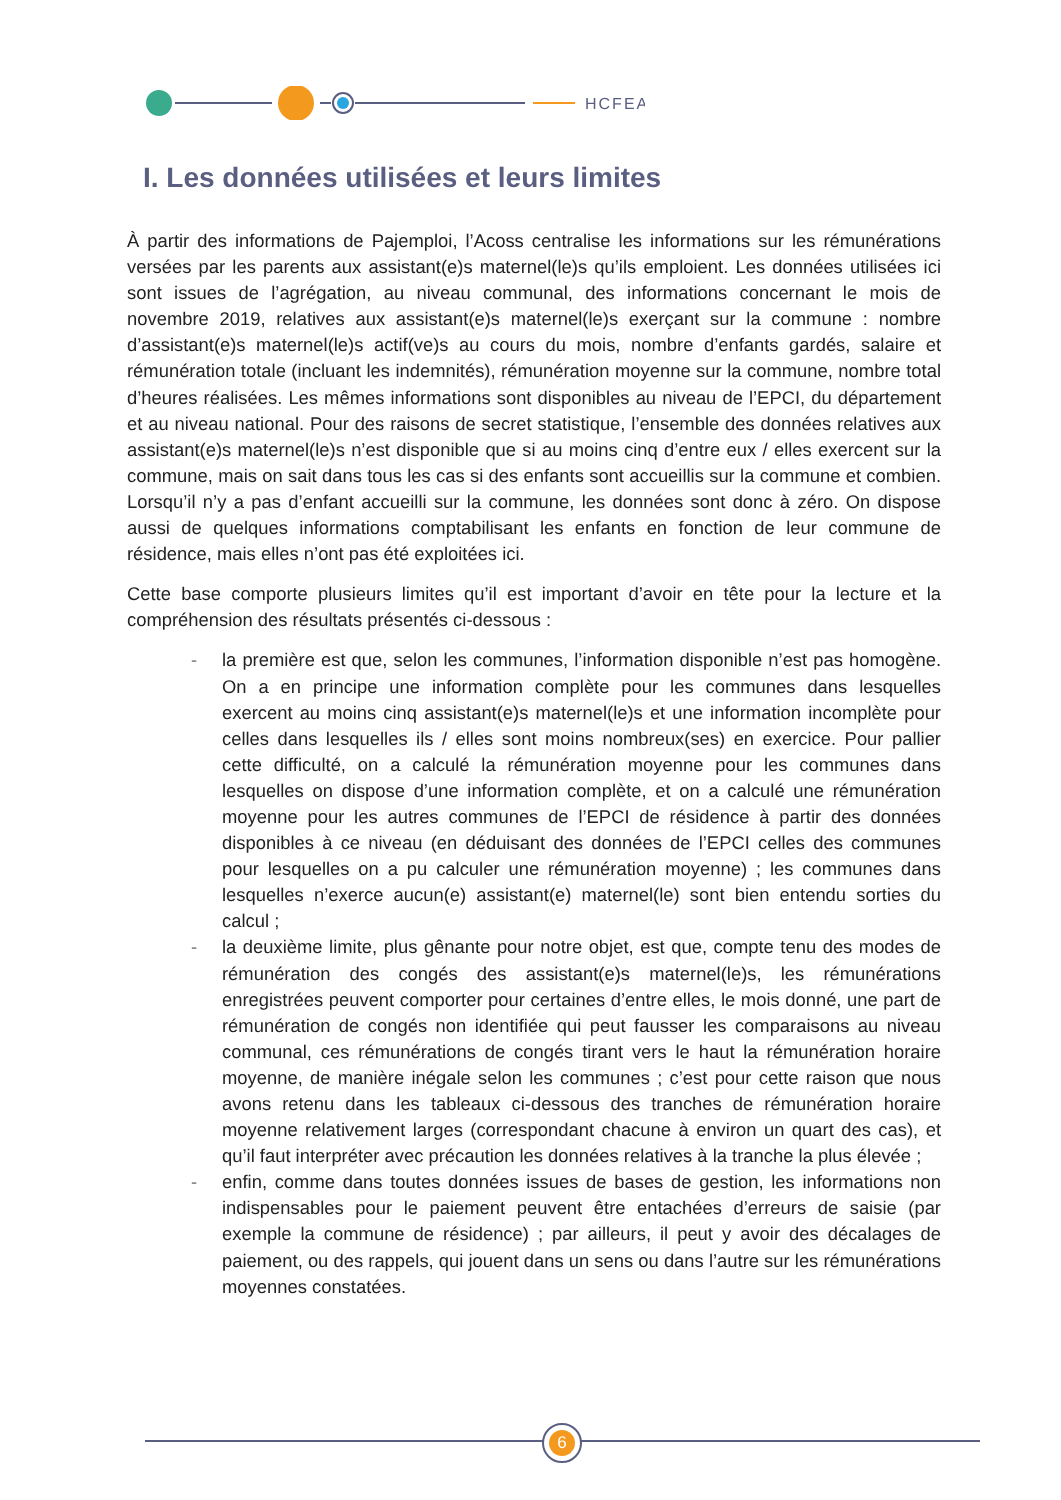HCFEA
I. Les données utilisées et leurs limites
À partir des informations de Pajemploi, l’Acoss centralise les informations sur les rémunérations versées par les parents aux assistant(e)s maternel(le)s qu’ils emploient. Les données utilisées ici sont issues de l’agrégation, au niveau communal, des informations concernant le mois de novembre 2019, relatives aux assistant(e)s maternel(le)s exerçant sur la commune : nombre d’assistant(e)s maternel(le)s actif(ve)s au cours du mois, nombre d’enfants gardés, salaire et rémunération totale (incluant les indemnités), rémunération moyenne sur la commune, nombre total d’heures réalisées. Les mêmes informations sont disponibles au niveau de l’EPCI, du département et au niveau national. Pour des raisons de secret statistique, l’ensemble des données relatives aux assistant(e)s maternel(le)s n’est disponible que si au moins cinq d’entre eux / elles exercent sur la commune, mais on sait dans tous les cas si des enfants sont accueillis sur la commune et combien. Lorsqu’il n’y a pas d’enfant accueilli sur la commune, les données sont donc à zéro. On dispose aussi de quelques informations comptabilisant les enfants en fonction de leur commune de résidence, mais elles n’ont pas été exploitées ici.
Cette base comporte plusieurs limites qu’il est important d’avoir en tête pour la lecture et la compréhension des résultats présentés ci-dessous :
- la première est que, selon les communes, l’information disponible n’est pas homogène. On a en principe une information complète pour les communes dans lesquelles exercent au moins cinq assistant(e)s maternel(le)s et une information incomplète pour celles dans lesquelles ils / elles sont moins nombreux(ses) en exercice. Pour pallier cette difficulté, on a calculé la rémunération moyenne pour les communes dans lesquelles on dispose d’une information complète, et on a calculé une rémunération moyenne pour les autres communes de l’EPCI de résidence à partir des données disponibles à ce niveau (en déduisant des données de l’EPCI celles des communes pour lesquelles on a pu calculer une rémunération moyenne) ; les communes dans lesquelles n’exerce aucun(e) assistant(e) maternel(le) sont bien entendu sorties du calcul ;
- la deuxième limite, plus gênante pour notre objet, est que, compte tenu des modes de rémunération des congés des assistant(e)s maternel(le)s, les rémunérations enregistrées peuvent comporter pour certaines d’entre elles, le mois donné, une part de rémunération de congés non identifiée qui peut fausser les comparaisons au niveau communal, ces rémunérations de congés tirant vers le haut la rémunération horaire moyenne, de manière inégale selon les communes ; c’est pour cette raison que nous avons retenu dans les tableaux ci-dessous des tranches de rémunération horaire moyenne relativement larges (correspondant chacune à environ un quart des cas), et qu’il faut interpréter avec précaution les données relatives à la tranche la plus élevée ;
- enfin, comme dans toutes données issues de bases de gestion, les informations non indispensables pour le paiement peuvent être entachées d’erreurs de saisie (par exemple la commune de résidence) ; par ailleurs, il peut y avoir des décalages de paiement, ou des rappels, qui jouent dans un sens ou dans l’autre sur les rémunérations moyennes constatées.
6